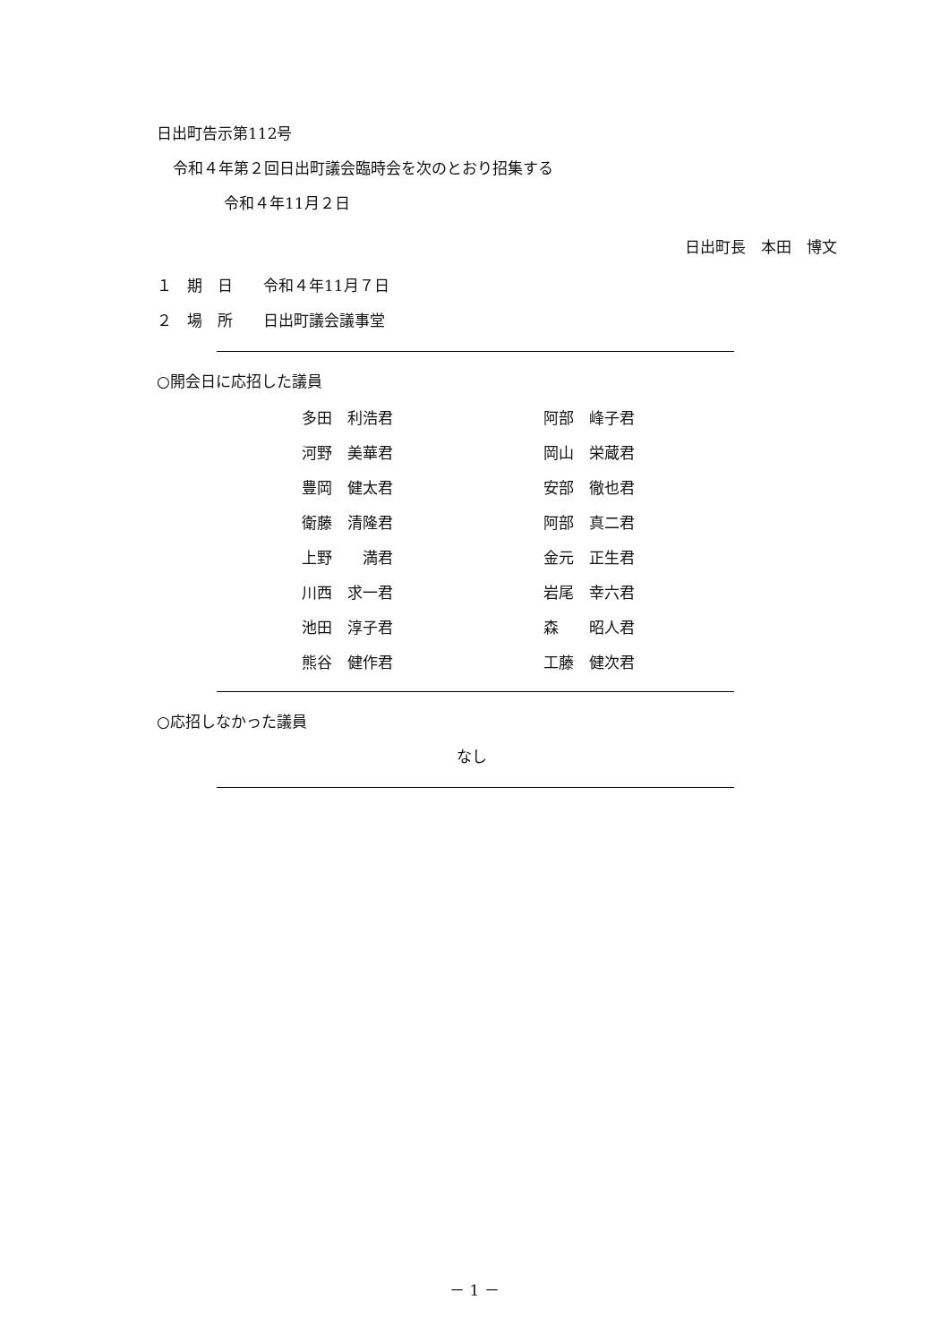日出町告示第112号
令和４年第２回日出町議会臨時会を次のとおり招集する
令和４年11月２日
日出町長　本田　博文
１　期　日　　令和４年11月７日
２　場　所　　日出町議会議事堂
○開会日に応招した議員
| 多田 利浩君 | 阿部 峰子君 |
| 河野 美華君 | 岡山 栄蔵君 |
| 豊岡 健太君 | 安部 徹也君 |
| 衛藤 清隆君 | 阿部 真二君 |
| 上野 満君 | 金元 正生君 |
| 川西 求一君 | 岩尾 幸六君 |
| 池田 淳子君 | 森 昭人君 |
| 熊谷 健作君 | 工藤 健次君 |
○応招しなかった議員
なし
－ 1 －